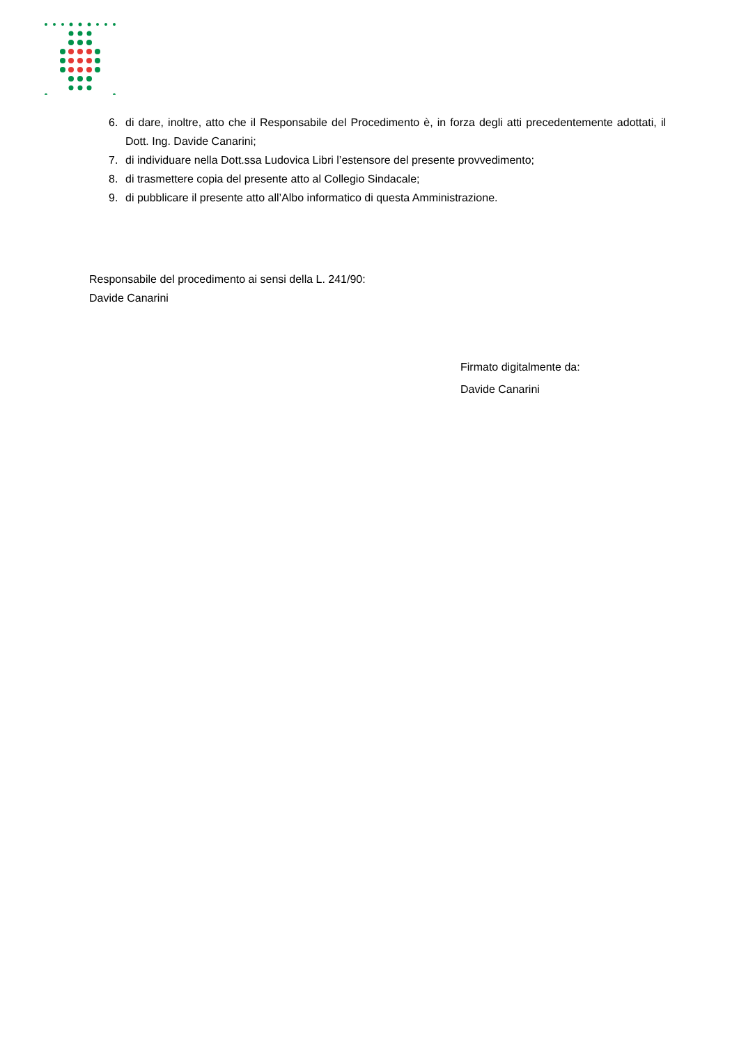6. di dare, inoltre, atto che il Responsabile del Procedimento è, in forza degli atti precedentemente adottati, il Dott. Ing. Davide Canarini;
7. di individuare nella Dott.ssa Ludovica Libri l’estensore del presente provvedimento;
8. di trasmettere copia del presente atto al Collegio Sindacale;
9. di pubblicare il presente atto all’Albo informatico di questa Amministrazione.
Responsabile del procedimento ai sensi della L. 241/90:
Davide Canarini
Firmato digitalmente da:
Davide Canarini